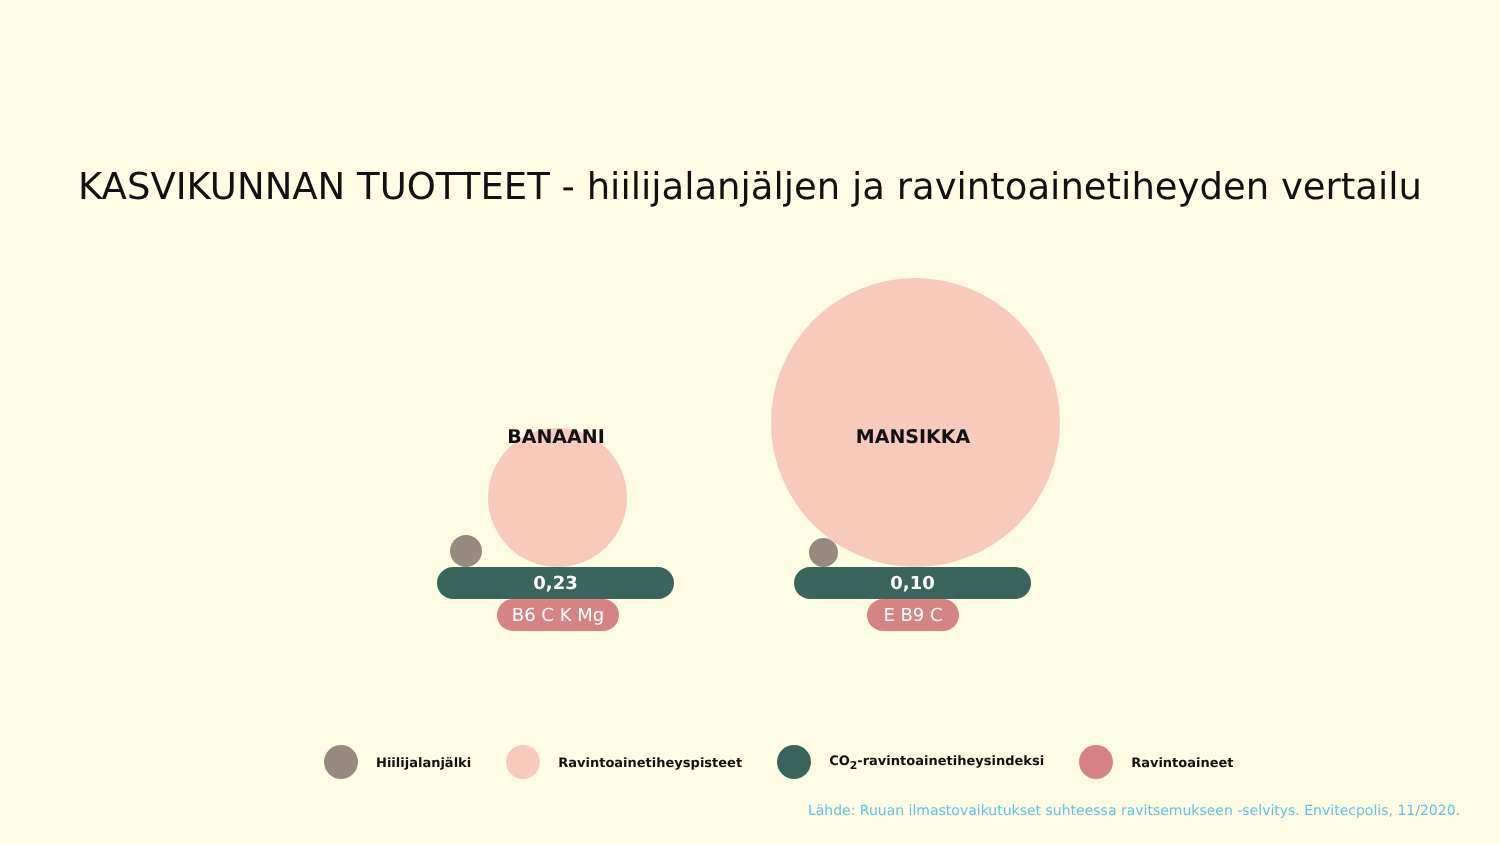KASVIKUNNAN TUOTTEET - hiilijalanjäljen ja ravintoainetiheyden vertailu
BANAANI MANSIKKA
0,23 0,10
B6 C K Mg E B9 C
Hiilijalanjälki Ravintoainetiheyspisteet CO<sub>2</sub>-ravintoainetiheysindeksi Ravintoaineet
Lähde: Ruuan ilmastovaikutukset suhteessa ravitsemukseen -selvitys. Envitecpolis, 11/2020.